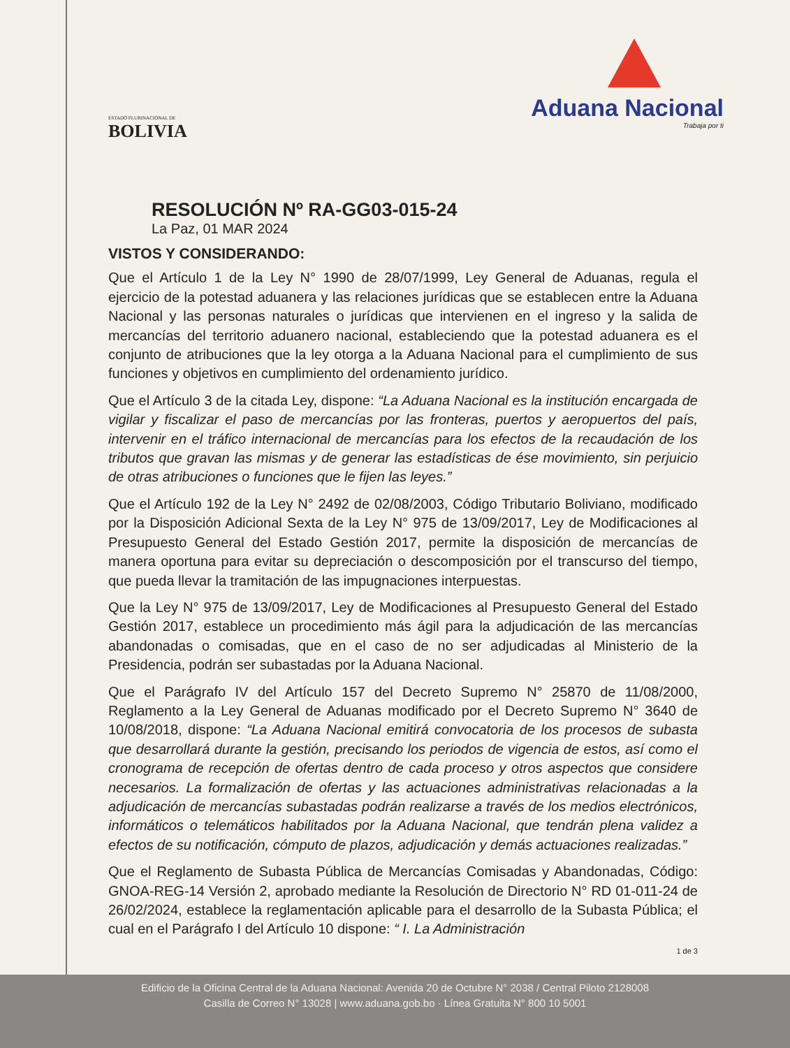ESTADO PLURINACIONAL DE
BOLIVIA
Aduana Nacional
Trabaja por ti
RESOLUCIÓN Nº RA-GG03-015-24
La Paz, 01 MAR 2024
VISTOS Y CONSIDERANDO:
Que el Artículo 1 de la Ley N° 1990 de 28/07/1999, Ley General de Aduanas, regula el ejercicio de la potestad aduanera y las relaciones jurídicas que se establecen entre la Aduana Nacional y las personas naturales o jurídicas que intervienen en el ingreso y la salida de mercancías del territorio aduanero nacional, estableciendo que la potestad aduanera es el conjunto de atribuciones que la ley otorga a la Aduana Nacional para el cumplimiento de sus funciones y objetivos en cumplimiento del ordenamiento jurídico.
Que el Artículo 3 de la citada Ley, dispone: “La Aduana Nacional es la institución encargada de vigilar y fiscalizar el paso de mercancías por las fronteras, puertos y aeropuertos del país, intervenir en el tráfico internacional de mercancías para los efectos de la recaudación de los tributos que gravan las mismas y de generar las estadísticas de ése movimiento, sin perjuicio de otras atribuciones o funciones que le fijen las leyes.”
Que el Artículo 192 de la Ley N° 2492 de 02/08/2003, Código Tributario Boliviano, modificado por la Disposición Adicional Sexta de la Ley N° 975 de 13/09/2017, Ley de Modificaciones al Presupuesto General del Estado Gestión 2017, permite la disposición de mercancías de manera oportuna para evitar su depreciación o descomposición por el transcurso del tiempo, que pueda llevar la tramitación de las impugnaciones interpuestas.
Que la Ley N° 975 de 13/09/2017, Ley de Modificaciones al Presupuesto General del Estado Gestión 2017, establece un procedimiento más ágil para la adjudicación de las mercancías abandonadas o comisadas, que en el caso de no ser adjudicadas al Ministerio de la Presidencia, podrán ser subastadas por la Aduana Nacional.
Que el Parágrafo IV del Artículo 157 del Decreto Supremo N° 25870 de 11/08/2000, Reglamento a la Ley General de Aduanas modificado por el Decreto Supremo N° 3640 de 10/08/2018, dispone: “La Aduana Nacional emitirá convocatoria de los procesos de subasta que desarrollará durante la gestión, precisando los periodos de vigencia de estos, así como el cronograma de recepción de ofertas dentro de cada proceso y otros aspectos que considere necesarios. La formalización de ofertas y las actuaciones administrativas relacionadas a la adjudicación de mercancías subastadas podrán realizarse a través de los medios electrónicos, informáticos o telemáticos habilitados por la Aduana Nacional, que tendrán plena validez a efectos de su notificación, cómputo de plazos, adjudicación y demás actuaciones realizadas.”
Que el Reglamento de Subasta Pública de Mercancías Comisadas y Abandonadas, Código: GNOA-REG-14 Versión 2, aprobado mediante la Resolución de Directorio N° RD 01-011-24 de 26/02/2024, establece la reglamentación aplicable para el desarrollo de la Subasta Pública; el cual en el Parágrafo I del Artículo 10 dispone: “ I. La Administración
1 de 3
Edificio de la Oficina Central de la Aduana Nacional: Avenida 20 de Octubre N° 2038 / Central Piloto 2128008
Casilla de Correo N° 13028 | www.aduana.gob.bo · Línea Gratuita N° 800 10 5001